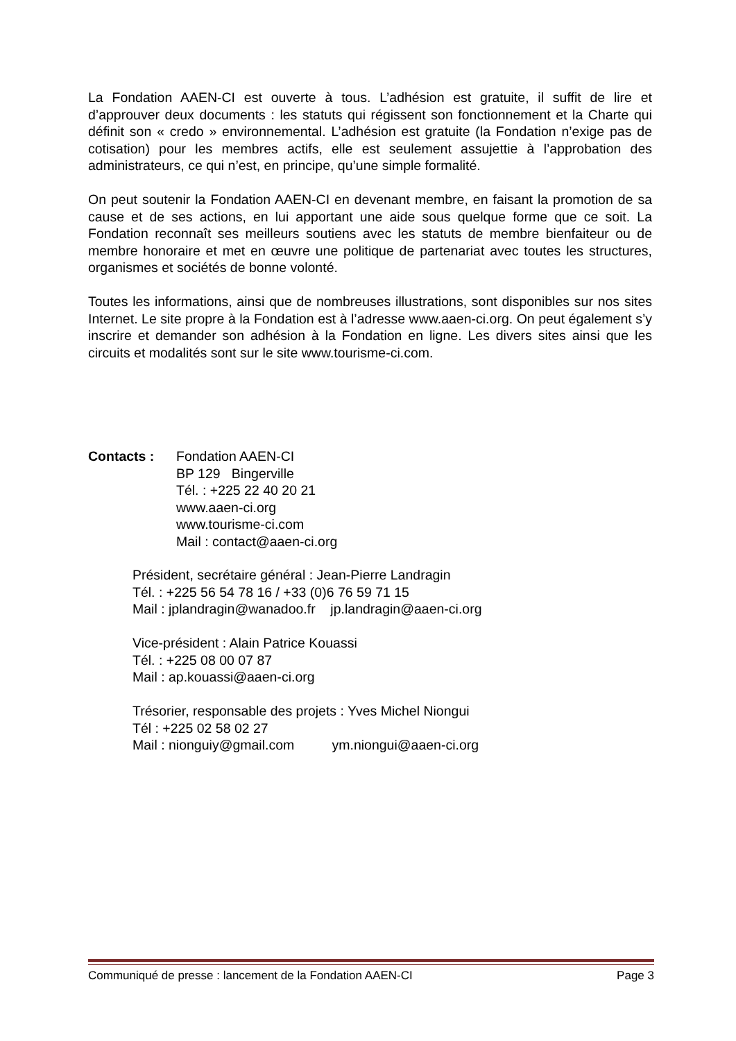La Fondation AAEN-CI est ouverte à tous. L’adhésion est gratuite, il suffit de lire et d’approuver deux documents : les statuts qui régissent son fonctionnement et la Charte qui définit son « credo » environnemental. L’adhésion est gratuite (la Fondation n’exige pas de cotisation) pour les membres actifs, elle est seulement assujettie à l’approbation des administrateurs, ce qui n’est, en principe, qu’une simple formalité.
On peut soutenir la Fondation AAEN-CI en devenant membre, en faisant la promotion de sa cause et de ses actions, en lui apportant une aide sous quelque forme que ce soit. La Fondation reconnaît ses meilleurs soutiens avec les statuts de membre bienfaiteur ou de membre honoraire et met en œuvre une politique de partenariat avec toutes les structures, organismes et sociétés de bonne volonté.
Toutes les informations, ainsi que de nombreuses illustrations, sont disponibles sur nos sites Internet. Le site propre à la Fondation est à l’adresse www.aaen-ci.org. On peut également s’y inscrire et demander son adhésion à la Fondation en ligne. Les divers sites ainsi que les circuits et modalités sont sur le site www.tourisme-ci.com.
Contacts : Fondation AAEN-CI
BP 129 Bingerville
Tél. : +225 22 40 20 21
www.aaen-ci.org
www.tourisme-ci.com
Mail : contact@aaen-ci.org
Président, secrétaire général : Jean-Pierre Landragin
Tél. : +225 56 54 78 16 / +33 (0)6 76 59 71 15
Mail : jplandragin@wanadoo.fr jp.landragin@aaen-ci.org
Vice-président : Alain Patrice Kouassi
Tél. : +225 08 00 07 87
Mail : ap.kouassi@aaen-ci.org
Trésorier, responsable des projets : Yves Michel Niongui
Tél : +225 02 58 02 27
Mail : nionguiy@gmail.com ym.niongui@aaen-ci.org
Communiqué de presse : lancement de la Fondation AAEN-CI Page 3